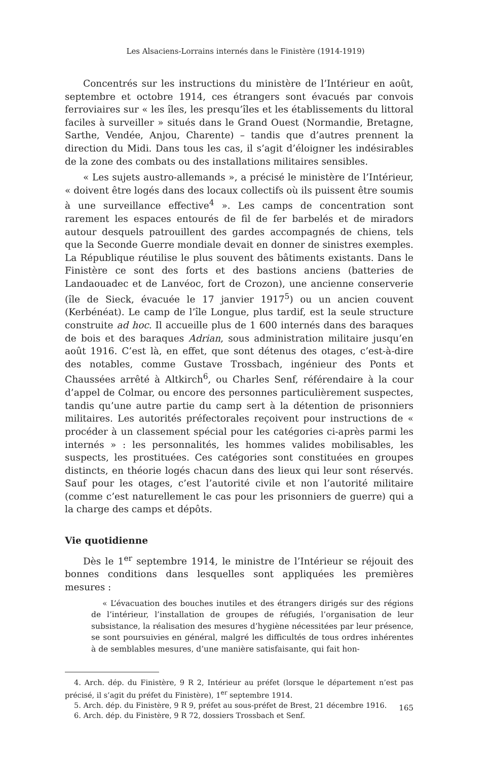Les Alsaciens-Lorrains internés dans le Finistère (1914-1919)
Concentrés sur les instructions du ministère de l’Intérieur en août, septembre et octobre 1914, ces étrangers sont évacués par convois ferroviaires sur « les îles, les presqu’îles et les établissements du littoral faciles à surveiller » situés dans le Grand Ouest (Normandie, Bretagne, Sarthe, Vendée, Anjou, Charente) – tandis que d’autres prennent la direction du Midi. Dans tous les cas, il s’agit d’éloigner les indésirables de la zone des combats ou des installations militaires sensibles.
« Les sujets austro-allemands », a précisé le ministère de l’Intérieur, « doivent être logés dans des locaux collectifs où ils puissent être soumis à une surveillance effective<sup>4</sup> ». Les camps de concentration sont rarement les espaces entourés de fil de fer barbelés et de miradors autour desquels patrouillent des gardes accompagnés de chiens, tels que la Seconde Guerre mondiale devait en donner de sinistres exemples. La République réutilise le plus souvent des bâtiments existants. Dans le Finistère ce sont des forts et des bastions anciens (batteries de Landaouadec et de Lanvéoc, fort de Crozon), une ancienne conserverie (île de Sieck, évacuée le 17 janvier 1917<sup>5</sup>) ou un ancien couvent (Kerbénéat). Le camp de l’île Longue, plus tardif, est la seule structure construite ad hoc. Il accueille plus de 1 600 internés dans des baraques de bois et des baraques Adrian, sous administration militaire jusqu’en août 1916. C’est là, en effet, que sont détenus des otages, c’est-à-dire des notables, comme Gustave Trossbach, ingénieur des Ponts et Chaussées arrêté à Altkirch<sup>6</sup>, ou Charles Senf, référendaire à la cour d’appel de Colmar, ou encore des personnes particulièrement suspectes, tandis qu’une autre partie du camp sert à la détention de prisonniers militaires. Les autorités préfectorales reçoivent pour instructions de « procéder à un classement spécial pour les catégories ci-après parmi les internés » : les personnalités, les hommes valides mobilisables, les suspects, les prostituées. Ces catégories sont constituées en groupes distincts, en théorie logés chacun dans des lieux qui leur sont réservés. Sauf pour les otages, c’est l’autorité civile et non l’autorité militaire (comme c’est naturellement le cas pour les prisonniers de guerre) qui a la charge des camps et dépôts.
Vie quotidienne
Dès le 1<sup>er</sup> septembre 1914, le ministre de l’Intérieur se réjouit des bonnes conditions dans lesquelles sont appliquées les premières mesures :
« L’évacuation des bouches inutiles et des étrangers dirigés sur des régions de l’intérieur, l’installation de groupes de réfugiés, l’organisation de leur subsistance, la réalisation des mesures d’hygiène nécessitées par leur présence, se sont poursuivies en général, malgré les difficultés de tous ordres inhérentes à de semblables mesures, d’une manière satisfaisante, qui fait hon-
4. Arch. dép. du Finistère, 9 R 2, Intérieur au préfet (lorsque le département n’est pas précisé, il s’agit du préfet du Finistère), 1<sup>er</sup> septembre 1914.
5. Arch. dép. du Finistère, 9 R 9, préfet au sous-préfet de Brest, 21 décembre 1916.
6. Arch. dép. du Finistère, 9 R 72, dossiers Trossbach et Senf.
165